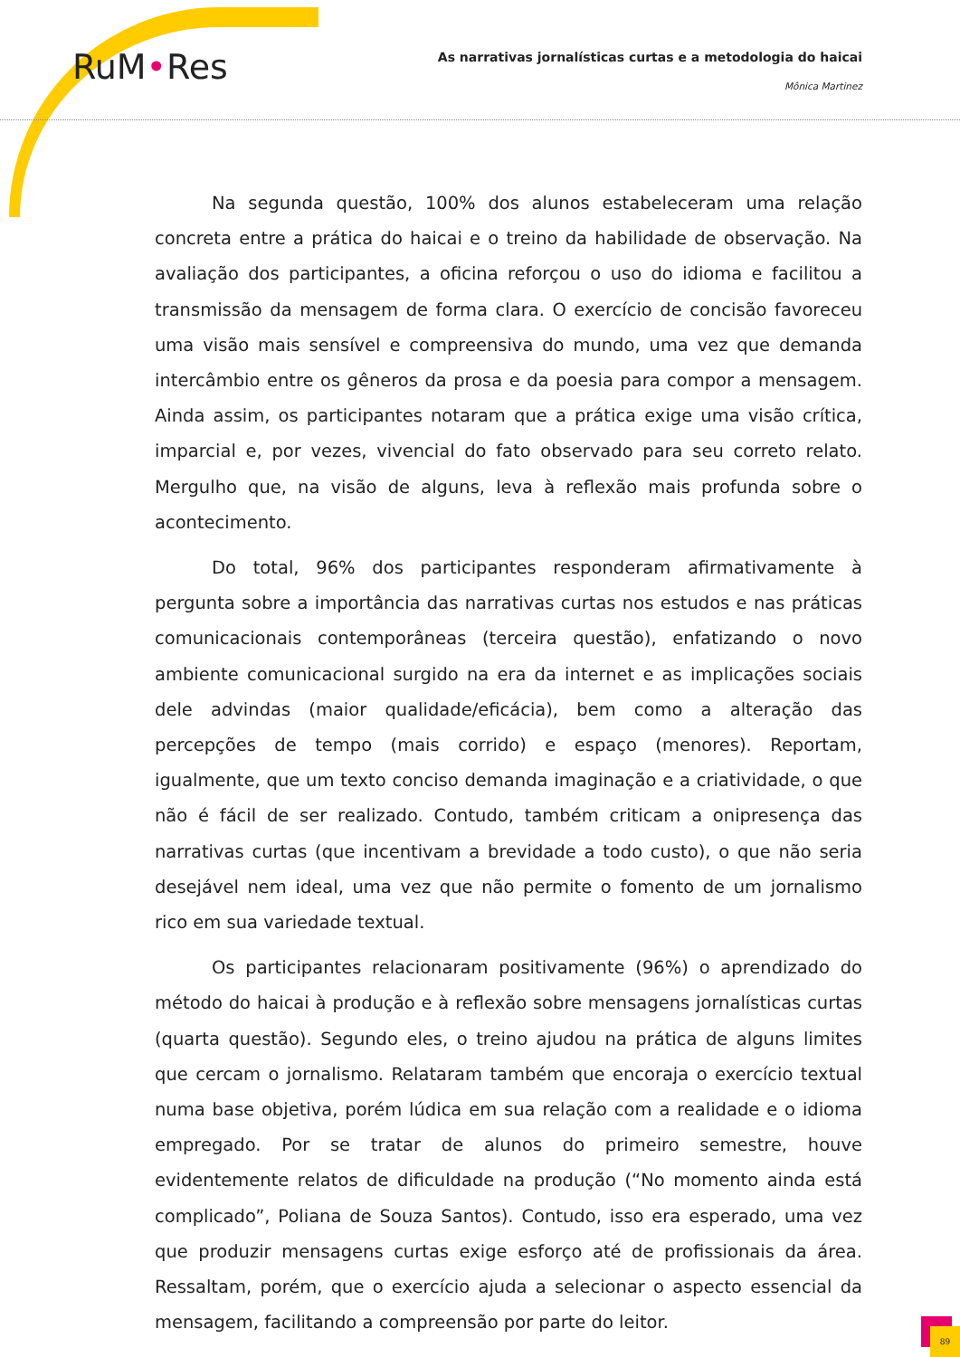RuM•Res
As narrativas jornalísticas curtas e a metodologia do haicai
Mônica Martinez
Na segunda questão, 100% dos alunos estabeleceram uma relação concreta entre a prática do haicai e o treino da habilidade de observação. Na avaliação dos participantes, a oficina reforçou o uso do idioma e facilitou a transmissão da mensagem de forma clara. O exercício de concisão favoreceu uma visão mais sensível e compreensiva do mundo, uma vez que demanda intercâmbio entre os gêneros da prosa e da poesia para compor a mensagem. Ainda assim, os participantes notaram que a prática exige uma visão crítica, imparcial e, por vezes, vivencial do fato observado para seu correto relato. Mergulho que, na visão de alguns, leva à reflexão mais profunda sobre o acontecimento.
Do total, 96% dos participantes responderam afirmativamente à pergunta sobre a importância das narrativas curtas nos estudos e nas práticas comunicacionais contemporâneas (terceira questão), enfatizando o novo ambiente comunicacional surgido na era da internet e as implicações sociais dele advindas (maior qualidade/eficácia), bem como a alteração das percepções de tempo (mais corrido) e espaço (menores). Reportam, igualmente, que um texto conciso demanda imaginação e a criatividade, o que não é fácil de ser realizado. Contudo, também criticam a onipresença das narrativas curtas (que incentivam a brevidade a todo custo), o que não seria desejável nem ideal, uma vez que não permite o fomento de um jornalismo rico em sua variedade textual.
Os participantes relacionaram positivamente (96%) o aprendizado do método do haicai à produção e à reflexão sobre mensagens jornalísticas curtas (quarta questão). Segundo eles, o treino ajudou na prática de alguns limites que cercam o jornalismo. Relataram também que encoraja o exercício textual numa base objetiva, porém lúdica em sua relação com a realidade e o idioma empregado. Por se tratar de alunos do primeiro semestre, houve evidentemente relatos de dificuldade na produção (“No momento ainda está complicado”, Poliana de Souza Santos). Contudo, isso era esperado, uma vez que produzir mensagens curtas exige esforço até de profissionais da área. Ressaltam, porém, que o exercício ajuda a selecionar o aspecto essencial da mensagem, facilitando a compreensão por parte do leitor.
89